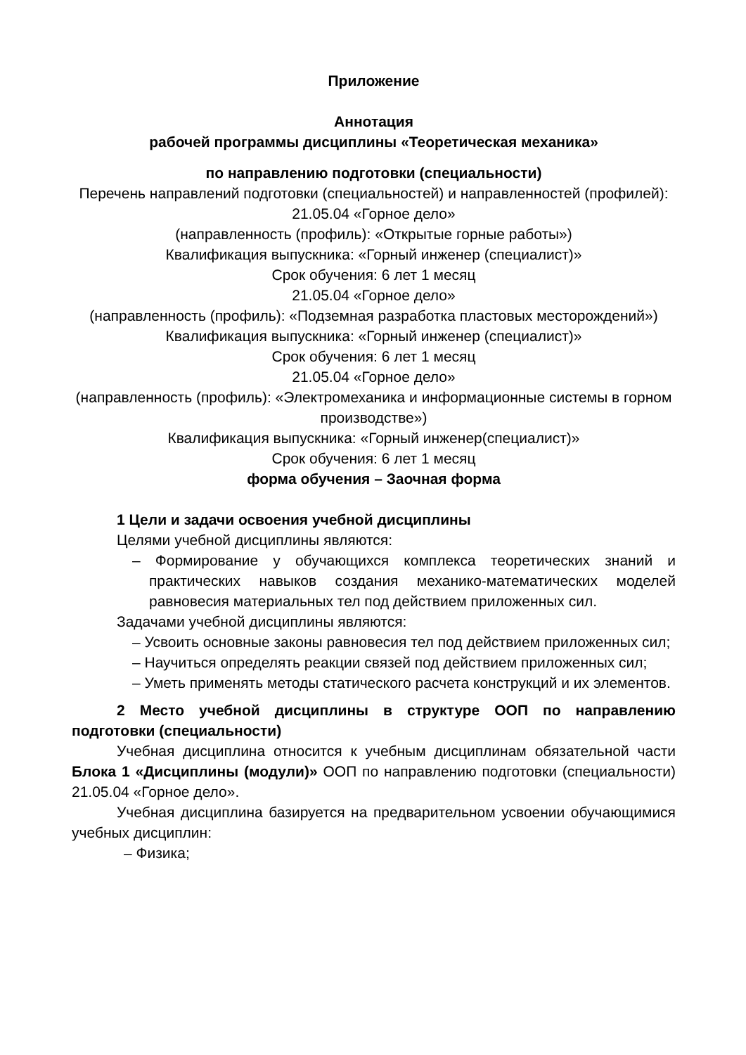Приложение
Аннотация
рабочей программы дисциплины «Теоретическая механика»
по направлению подготовки (специальности)
Перечень направлений подготовки (специальностей) и направленностей (профилей):
21.05.04 «Горное дело»
(направленность (профиль): «Открытые горные работы»)
Квалификация выпускника: «Горный инженер (специалист)»
Срок обучения: 6 лет 1 месяц
21.05.04 «Горное дело»
(направленность (профиль): «Подземная разработка пластовых месторождений»)
Квалификация выпускника: «Горный инженер (специалист)»
Срок обучения: 6 лет 1 месяц
21.05.04 «Горное дело»
(направленность (профиль): «Электромеханика и информационные системы в горном производстве»)
Квалификация выпускника: «Горный инженер(специалист)»
Срок обучения: 6 лет 1 месяц
форма обучения – Заочная форма
1 Цели и задачи освоения учебной дисциплины
Целями учебной дисциплины являются:
– Формирование у обучающихся комплекса теоретических знаний и практических навыков создания механико-математических моделей равновесия материальных тел под действием приложенных сил.
Задачами учебной дисциплины являются:
– Усвоить основные законы равновесия тел под действием приложенных сил;
– Научиться определять реакции связей под действием приложенных сил;
– Уметь применять методы статического расчета конструкций и их элементов.
2 Место учебной дисциплины в структуре ООП по направлению подготовки (специальности)
Учебная дисциплина относится к учебным дисциплинам обязательной части Блока 1 «Дисциплины (модули)» ООП по направлению подготовки (специальности) 21.05.04 «Горное дело».
Учебная дисциплина базируется на предварительном усвоении обучающимися учебных дисциплин:
– Физика;